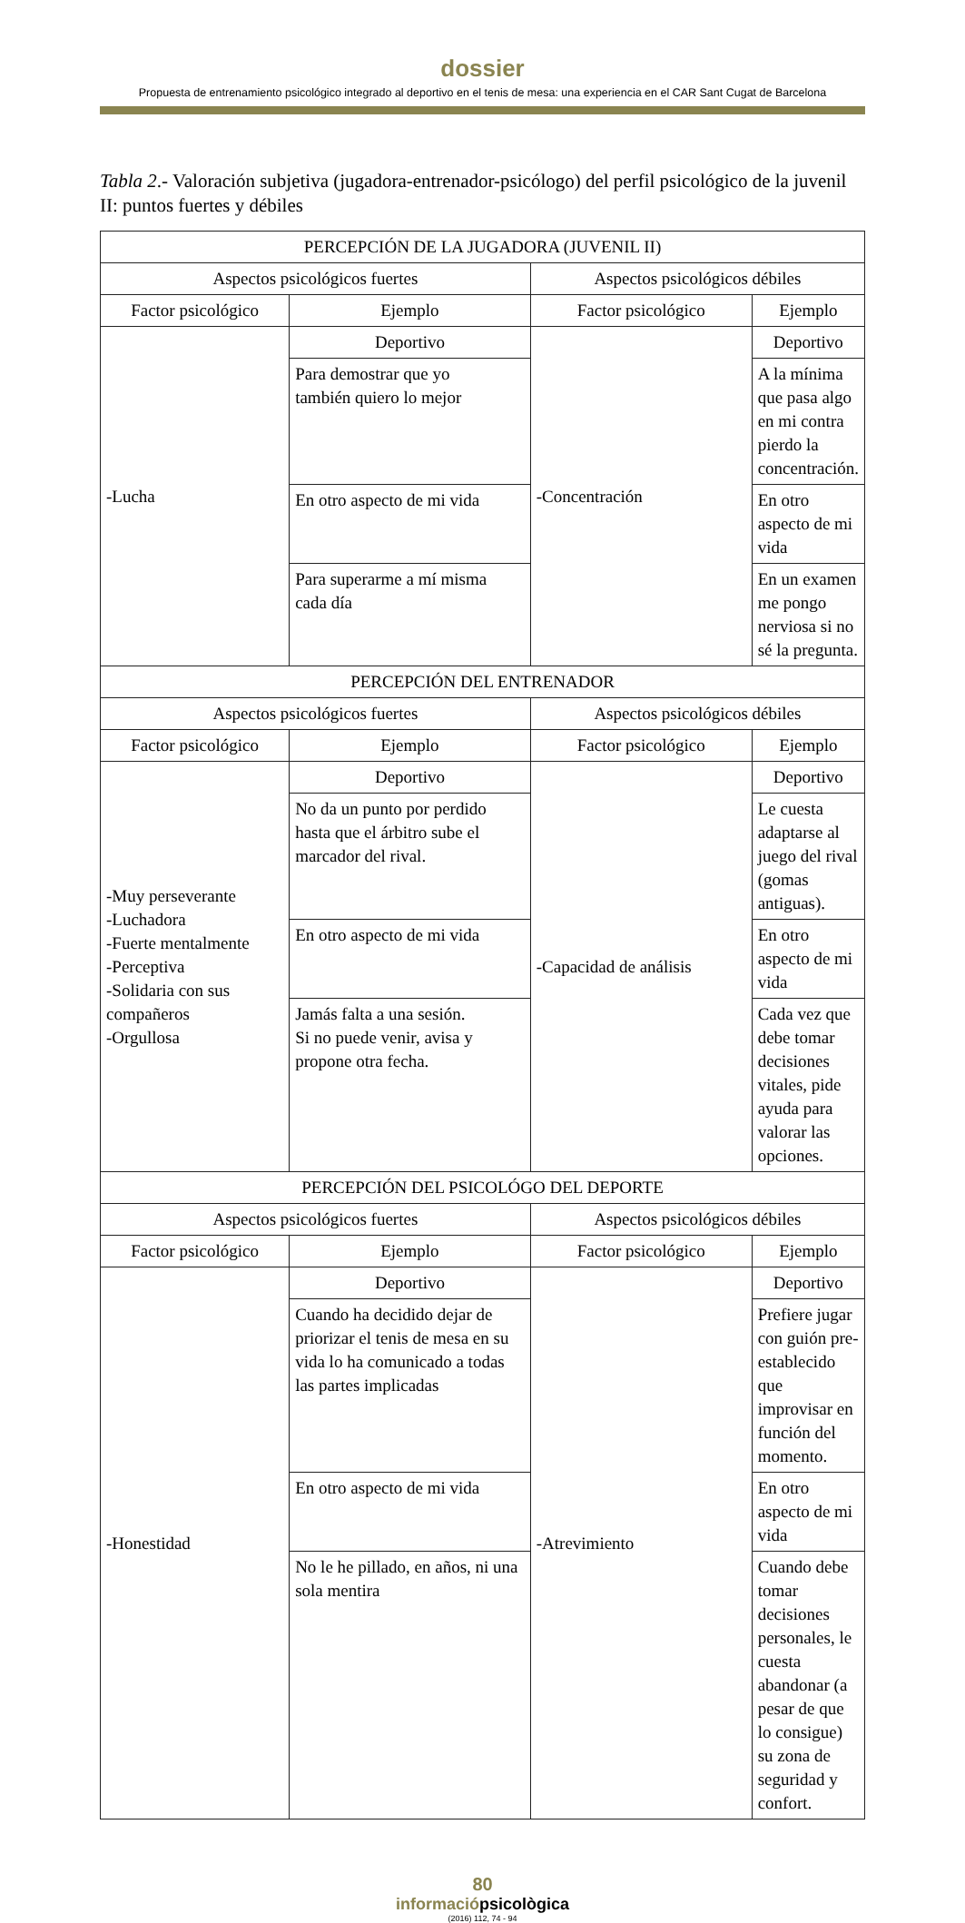dossier
Propuesta de entrenamiento psicológico integrado al deportivo en el tenis de mesa: una experiencia en el CAR Sant Cugat de Barcelona
Tabla 2.- Valoración subjetiva (jugadora-entrenador-psicólogo) del perfil psicológico de la juvenil II: puntos fuertes y débiles
| PERCEPCIÓN DE LA JUGADORA (JUVENIL II) | | | |
| Aspectos psicológicos fuertes | | Aspectos psicológicos débiles | |
| Factor psicológico | Ejemplo | Factor psicológico | Ejemplo |
| -Lucha | Deportivo | -Concentración | Deportivo |
| | Para demostrar que yo también quiero lo mejor | | A la mínima que pasa algo en mi contra pierdo la concentración. |
| | En otro aspecto de mi vida | | En otro aspecto de mi vida |
| | Para superarme a mí misma cada día | | En un examen me pongo nerviosa si no sé la pregunta. |
| PERCEPCIÓN DEL ENTRENADOR | | | |
| Aspectos psicológicos fuertes | | Aspectos psicológicos débiles | |
| Factor psicológico | Ejemplo | Factor psicológico | Ejemplo |
| -Muy perseverante -Luchadora -Fuerte mentalmente -Perceptiva -Solidaria con sus compañeros -Orgullosa | Deportivo | -Capacidad de análisis | Deportivo |
| | No da un punto por perdido hasta que el árbitro sube el marcador del rival. | | Le cuesta adaptarse al juego del rival (gomas antiguas). |
| | En otro aspecto de mi vida | | En otro aspecto de mi vida |
| | Jamás falta a una sesión. Si no puede venir, avisa y propone otra fecha. | | Cada vez que debe tomar decisiones vitales, pide ayuda para valorar las opciones. |
| PERCEPCIÓN DEL PSICOLÓGO DEL DEPORTE | | | |
| Aspectos psicológicos fuertes | | Aspectos psicológicos débiles | |
| Factor psicológico | Ejemplo | Factor psicológico | Ejemplo |
| -Honestidad | Deportivo | -Atrevimiento | Deportivo |
| | Cuando ha decidido dejar de priorizar el tenis de mesa en su vida lo ha comunicado a todas las partes implicadas | | Prefiere jugar con guión pre-establecido que improvisar en función del momento. |
| | En otro aspecto de mi vida | | En otro aspecto de mi vida |
| | No le he pillado, en años, ni una sola mentira | | Cuando debe tomar decisiones personales, le cuesta abandonar (a pesar de que lo consigue) su zona de seguridad y confort. |
80
informaciópsicològica
(2016) 112, 74 - 94